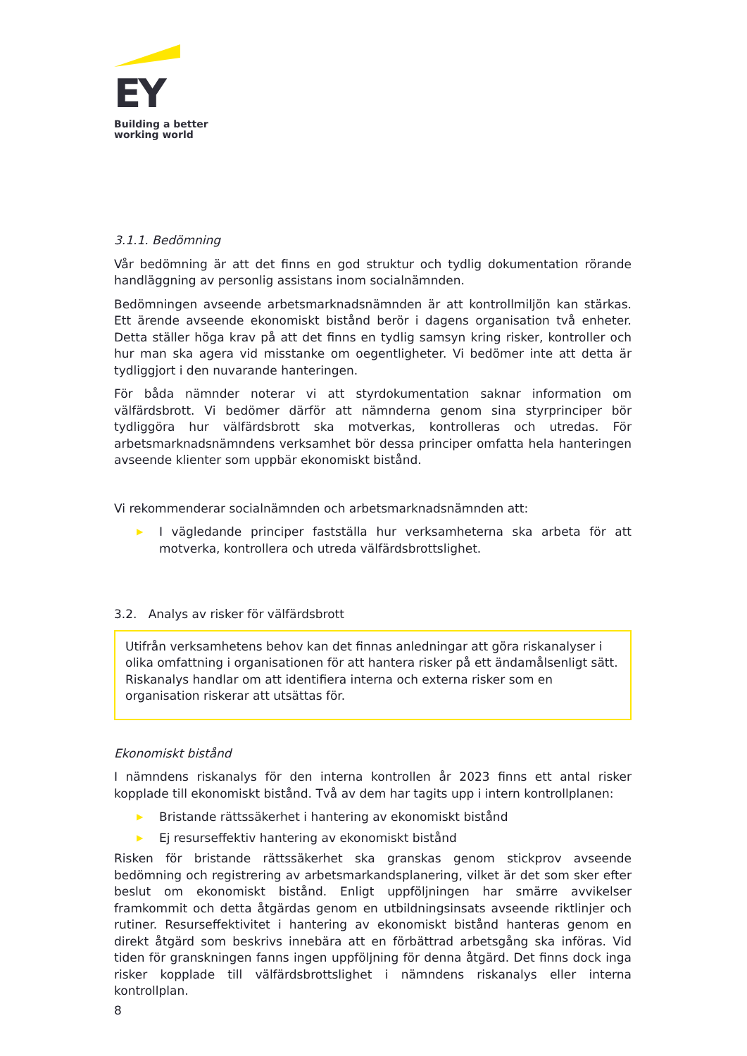EY
Building a better
working world
3.1.1. Bedömning
Vår bedömning är att det finns en god struktur och tydlig dokumentation rörande handläggning av personlig assistans inom socialnämnden.
Bedömningen avseende arbetsmarknadsnämnden är att kontrollmiljön kan stärkas. Ett ärende avseende ekonomiskt bistånd berör i dagens organisation två enheter. Detta ställer höga krav på att det finns en tydlig samsyn kring risker, kontroller och hur man ska agera vid misstanke om oegentligheter. Vi bedömer inte att detta är tydliggjort i den nuvarande hanteringen.
För båda nämnder noterar vi att styrdokumentation saknar information om välfärdsbrott. Vi bedömer därför att nämnderna genom sina styrprinciper bör tydliggöra hur välfärdsbrott ska motverkas, kontrolleras och utredas. För arbetsmarknadsnämndens verksamhet bör dessa principer omfatta hela hanteringen avseende klienter som uppbär ekonomiskt bistånd.
Vi rekommenderar socialnämnden och arbetsmarknadsnämnden att:
▶ I vägledande principer fastställa hur verksamheterna ska arbeta för att motverka, kontrollera och utreda välfärdsbrottslighet.
3.2. Analys av risker för välfärdsbrott
Utifrån verksamhetens behov kan det finnas anledningar att göra riskanalyser i olika omfattning i organisationen för att hantera risker på ett ändamålsenligt sätt. Riskanalys handlar om att identifiera interna och externa risker som en organisation riskerar att utsättas för.
Ekonomiskt bistånd
I nämndens riskanalys för den interna kontrollen år 2023 finns ett antal risker kopplade till ekonomiskt bistånd. Två av dem har tagits upp i intern kontrollplanen:
▶ Bristande rättssäkerhet i hantering av ekonomiskt bistånd
▶ Ej resurseffektiv hantering av ekonomiskt bistånd
Risken för bristande rättssäkerhet ska granskas genom stickprov avseende bedömning och registrering av arbetsmarkandsplanering, vilket är det som sker efter beslut om ekonomiskt bistånd. Enligt uppföljningen har smärre avvikelser framkommit och detta åtgärdas genom en utbildningsinsats avseende riktlinjer och rutiner. Resurseffektivitet i hantering av ekonomiskt bistånd hanteras genom en direkt åtgärd som beskrivs innebära att en förbättrad arbetsgång ska införas. Vid tiden för granskningen fanns ingen uppföljning för denna åtgärd. Det finns dock inga risker kopplade till välfärdsbrottslighet i nämndens riskanalys eller interna kontrollplan.
8